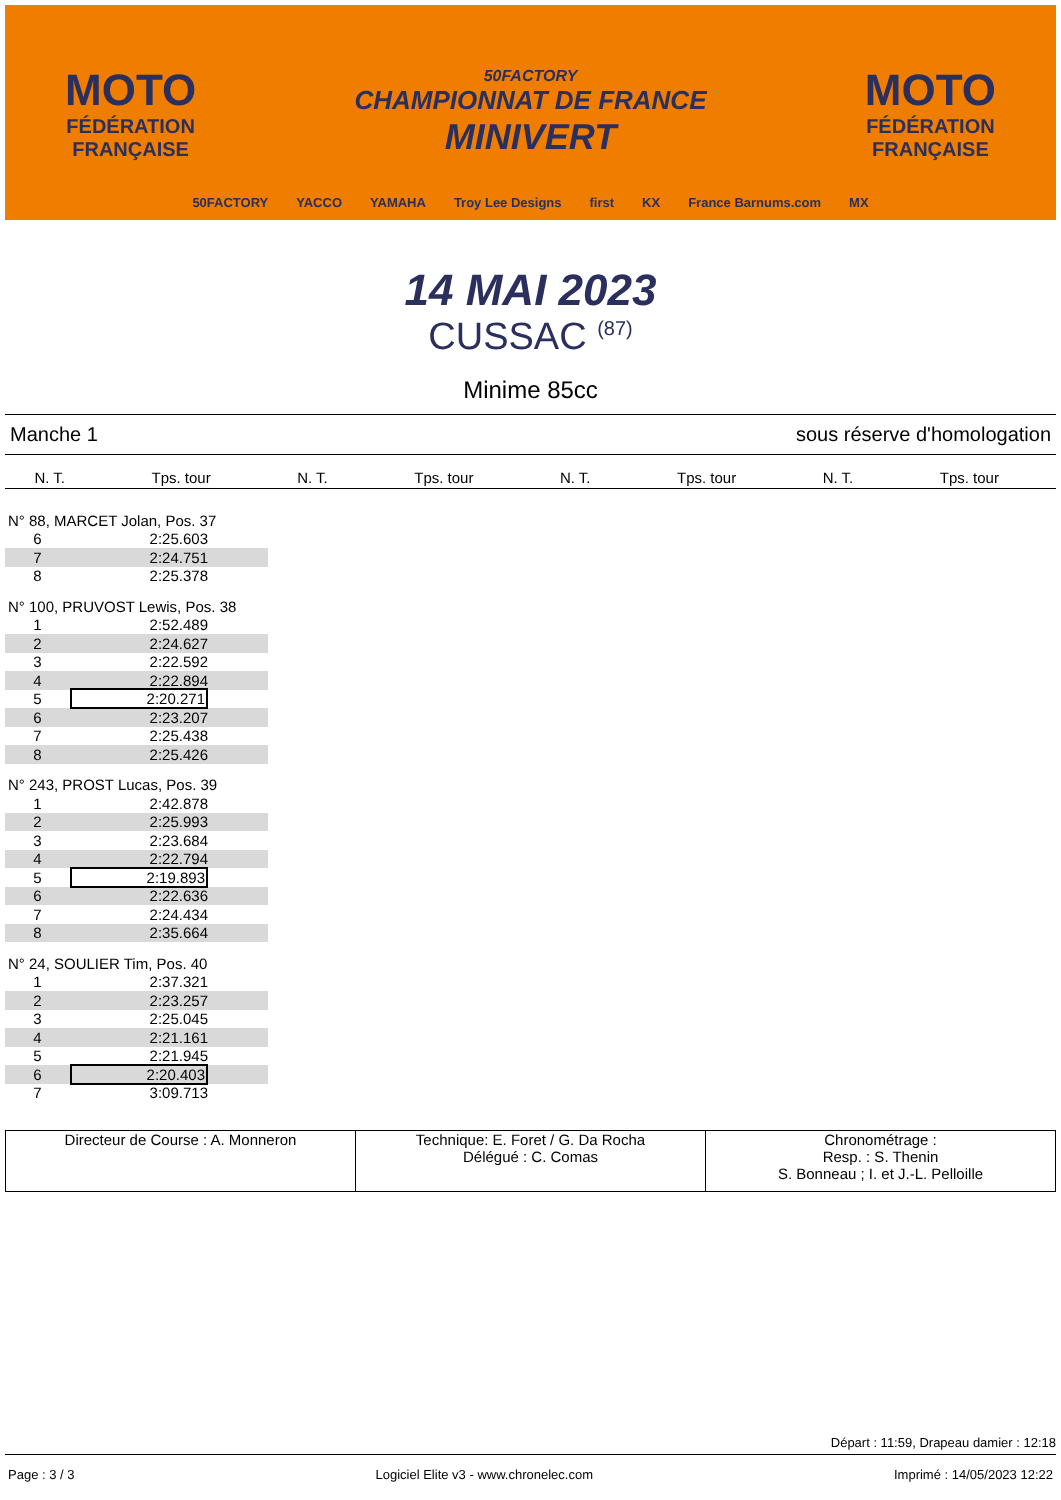MOTO
FÉDÉRATION
FRANÇAISE
50FACTORY
CHAMPIONNAT DE FRANCE
MINIVERT
MOTO
FÉDÉRATION
FRANÇAISE
50FACTORY YACCO YAMAHA Troy Lee Designs first KX France Barnums.com MX
14 MAI 2023
CUSSAC <sup>(87)</sup>
Minime 85cc
Manche 1 sous réserve d'homologation
| N. T. | Tps. tour | N. T. | Tps. tour | N. T. | Tps. tour | N. T. | Tps. tour |
| --- | --- | --- | --- | --- | --- | --- | --- |
| N° 88, MARCET Jolan, Pos. 37 | |
| 6 | 2:25.603 |
| 7 | 2:24.751 |
| 8 | 2:25.378 |
| N° 100, PRUVOST Lewis, Pos. 38 | |
| 1 | 2:52.489 |
| 2 | 2:24.627 |
| 3 | 2:22.592 |
| 4 | 2:22.894 |
| 5 | 2:20.271 |
| 6 | 2:23.207 |
| 7 | 2:25.438 |
| 8 | 2:25.426 |
| N° 243, PROST Lucas, Pos. 39 | |
| 1 | 2:42.878 |
| 2 | 2:25.993 |
| 3 | 2:23.684 |
| 4 | 2:22.794 |
| 5 | 2:19.893 |
| 6 | 2:22.636 |
| 7 | 2:24.434 |
| 8 | 2:35.664 |
| N° 24, SOULIER Tim, Pos. 40 | |
| 1 | 2:37.321 |
| 2 | 2:23.257 |
| 3 | 2:25.045 |
| 4 | 2:21.161 |
| 5 | 2:21.945 |
| 6 | 2:20.403 |
| 7 | 3:09.713 |
Directeur de Course : A. Monneron
Technique: E. Foret / G. Da Rocha
Délégué : C. Comas
Chronométrage :
Resp. : S. Thenin
S. Bonneau ; I. et J.-L. Pelloille
Départ : 11:59, Drapeau damier : 12:18
Page : 3 / 3 Logiciel Elite v3 - www.chronelec.com Imprimé : 14/05/2023 12:22